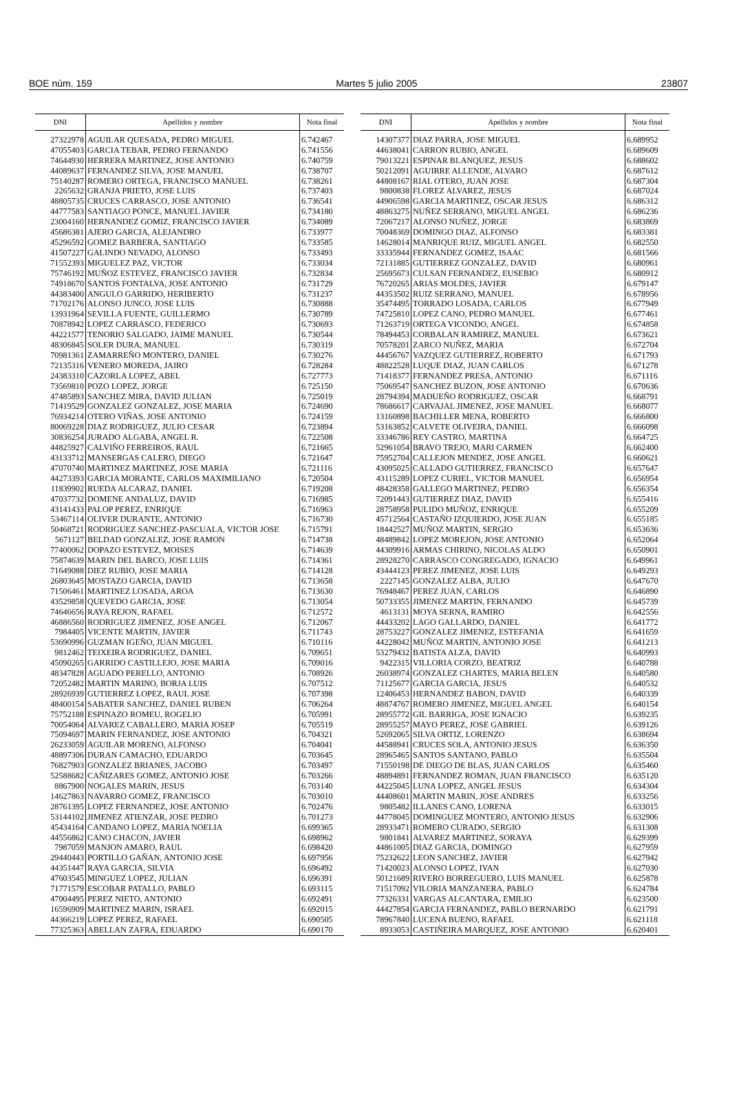BOE núm. 159 Martes 5 julio 2005 23807
| DNI | Apellidos y nombre | Nota final |
| --- | --- | --- |
| 27322978 | AGUILAR QUESADA, PEDRO MIGUEL | 6.742467 |
| 47055403 | GARCIA TEBAR, PEDRO FERNANDO | 6.741556 |
| 74644930 | HERRERA MARTINEZ, JOSE ANTONIO | 6.740759 |
| 44089637 | FERNANDEZ SILVA, JOSE MANUEL | 6.738707 |
| 75140287 | ROMERO ORTEGA, FRANCISCO MANUEL | 6.738261 |
| 2265632 | GRANJA PRIETO, JOSE LUIS | 6.737403 |
| 48805735 | CRUCES CARRASCO, JOSE ANTONIO | 6.736541 |
| 44777583 | SANTIAGO PONCE, MANUEL JAVIER | 6.734180 |
| 23004160 | HERNANDEZ GOMIZ, FRANCISCO JAVIER | 6.734089 |
| 45686381 | AJERO GARCIA, ALEJANDRO | 6.733977 |
| 45296592 | GOMEZ BARBERA, SANTIAGO | 6.733585 |
| 41507227 | GALINDO NEVADO, ALONSO | 6.733493 |
| 71552393 | MIGUELEZ PAZ, VICTOR | 6.733034 |
| 75746192 | MUÑOZ ESTEVEZ, FRANCISCO JAVIER | 6.732834 |
| 74918670 | SANTOS FONTALVA, JOSE ANTONIO | 6.731729 |
| 44383400 | ANGULO GARRIDO, HERIBERTO | 6.731237 |
| 71702176 | ALONSO JUNCO, JOSE LUIS | 6.730888 |
| 13931964 | SEVILLA FUENTE, GUILLERMO | 6.730789 |
| 70878942 | LOPEZ CARRASCO, FEDERICO | 6.730693 |
| 44221577 | TENORIO SALGADO, JAIME MANUEL | 6.730544 |
| 48306845 | SOLER DURA, MANUEL | 6.730319 |
| 70981361 | ZAMARREÑO MONTERO, DANIEL | 6.730276 |
| 72135316 | VENERO MOREDA, JAIRO | 6.728284 |
| 24383310 | CAZORLA LOPEZ, ABEL | 6.727773 |
| 73569810 | POZO LOPEZ, JORGE | 6.725150 |
| 47485893 | SANCHEZ MIRA, DAVID JULIAN | 6.725019 |
| 71419529 | GONZALEZ GONZALEZ, JOSE MARIA | 6.724690 |
| 76934214 | OTERO VIÑAS, JOSE ANTONIO | 6.724159 |
| 80069228 | DIAZ RODRIGUEZ, JULIO CESAR | 6.723894 |
| 30836254 | JURADO ALGABA, ANGEL R. | 6.722508 |
| 44825927 | CALVIÑO FERREIROS, RAUL | 6.721665 |
| 43133712 | MANSERGAS CALERO, DIEGO | 6.721647 |
| 47070740 | MARTINEZ MARTINEZ, JOSE MARIA | 6.721116 |
| 44273393 | GARCIA MORANTE, CARLOS MAXIMILIANO | 6.720504 |
| 11839902 | RUEDA ALCARAZ, DANIEL | 6.719208 |
| 47037732 | DOMENE ANDALUZ, DAVID | 6.716985 |
| 43141433 | PALOP PEREZ, ENRIQUE | 6.716963 |
| 53467114 | OLIVER DURANTE, ANTONIO | 6.716730 |
| 50468721 | RODRIGUEZ SANCHEZ-PASCUALA, VICTOR JOSE | 6.715791 |
| 5671127 | BELDAD GONZALEZ, JOSE RAMON | 6.714738 |
| 77400062 | DOPAZO ESTEVEZ, MOISES | 6.714639 |
| 75874639 | MARIN DEL BARCO, JOSE LUIS | 6.714361 |
| 71649088 | DIEZ RUBIO, JOSE MARIA | 6.714128 |
| 26803645 | MOSTAZO GARCIA, DAVID | 6.713658 |
| 71506461 | MARTINEZ LOSADA, AROA | 6.713630 |
| 43529858 | QUEVEDO GARCIA, JOSE | 6.713054 |
| 74646656 | RAYA REJON, RAFAEL | 6.712572 |
| 46886560 | RODRIGUEZ JIMENEZ, JOSE ANGEL | 6.712067 |
| 7984405 | VICENTE MARTIN, JAVIER | 6.711743 |
| 53690996 | GUZMAN IGEÑO, JUAN MIGUEL | 6.710116 |
| 9812462 | TEIXEIRA RODRIGUEZ, DANIEL | 6.709651 |
| 45090265 | GARRIDO CASTILLEJO, JOSE MARIA | 6.709016 |
| 48347828 | AGUADO PERELLO, ANTONIO | 6.708926 |
| 72052482 | MARTIN MARINO, BORJA LUIS | 6.707512 |
| 28926939 | GUTIERREZ LOPEZ, RAUL JOSE | 6.707398 |
| 48400154 | SABATER SANCHEZ, DANIEL RUBEN | 6.706264 |
| 75752188 | ESPINAZO ROMEU, ROGELIO | 6.705991 |
| 70054064 | ALVAREZ CABALLERO, MARIA JOSEP | 6.705519 |
| 75094697 | MARIN FERNANDEZ, JOSE ANTONIO | 6.704321 |
| 26233059 | AGUILAR MORENO, ALFONSO | 6.704041 |
| 48897306 | DURAN CAMACHO, EDUARDO | 6.703645 |
| 76827903 | GONZALEZ BRIANES, JACOBO | 6.703497 |
| 52588682 | CAÑIZARES GOMEZ, ANTONIO JOSE | 6.703266 |
| 8867900 | NOGALES MARIN, JESUS | 6.703140 |
| 14627863 | NAVARRO GOMEZ, FRANCISCO | 6.703010 |
| 28761395 | LOPEZ FERNANDEZ, JOSE ANTONIO | 6.702476 |
| 53144102 | JIMENEZ ATIENZAR, JOSE PEDRO | 6.701273 |
| 45434164 | CANDANO LOPEZ, MARIA NOELIA | 6.699365 |
| 44556862 | CANO CHACON, JAVIER | 6.698962 |
| 7987059 | MANJON AMARO, RAUL | 6.698420 |
| 29440443 | PORTILLO GAÑAN, ANTONIO JOSE | 6.697956 |
| 44351447 | RAYA GARCIA, SILVIA | 6.696492 |
| 47603545 | MINGUEZ LOPEZ, JULIAN | 6.696391 |
| 71771579 | ESCOBAR PATALLO, PABLO | 6.693115 |
| 47004495 | PEREZ NIETO, ANTONIO | 6.692491 |
| 16596909 | MARTINEZ MARIN, ISRAEL | 6.692015 |
| 44366219 | LOPEZ PEREZ, RAFAEL | 6.690505 |
| 77325363 | ABELLAN ZAFRA, EDUARDO | 6.690170 |
| DNI | Apellidos y nombre | Nota final |
| --- | --- | --- |
| 14307377 | DIAZ PARRA, JOSE MIGUEL | 6.689952 |
| 44638041 | CARRON RUBIO, ANGEL | 6.689609 |
| 79013221 | ESPINAR BLANQUEZ, JESUS | 6.688602 |
| 50212091 | AGUIRRE ALLENDE, ALVARO | 6.687612 |
| 44808167 | RIAL OTERO, JUAN JOSE | 6.687304 |
| 9800838 | FLOREZ ALVAREZ, JESUS | 6.687024 |
| 44906598 | GARCIA MARTINEZ, OSCAR JESUS | 6.686312 |
| 48863275 | NUÑEZ SERRANO, MIGUEL ANGEL | 6.686236 |
| 72067217 | ALONSO NUÑEZ, JORGE | 6.683869 |
| 70048369 | DOMINGO DIAZ, ALFONSO | 6.683381 |
| 14628014 | MANRIQUE RUIZ, MIGUEL ANGEL | 6.682550 |
| 33335944 | FERNANDEZ GOMEZ, ISAAC | 6.681566 |
| 72131885 | GUTIERREZ GONZALEZ, DAVID | 6.680961 |
| 25695673 | CULSAN FERNANDEZ, EUSEBIO | 6.680912 |
| 76720265 | ARIAS MOLDES, JAVIER | 6.679147 |
| 44353502 | RUIZ SERRANO, MANUEL | 6.678956 |
| 35474495 | TORRADO LOSADA, CARLOS | 6.677949 |
| 74725810 | LOPEZ CANO, PEDRO MANUEL | 6.677461 |
| 71263719 | ORTEGA VICONDO, ANGEL | 6.674858 |
| 78494453 | CORBALAN RAMIREZ, MANUEL | 6.673621 |
| 70578201 | ZARCO NUÑEZ, MARIA | 6.672704 |
| 44456767 | VAZQUEZ GUTIERREZ, ROBERTO | 6.671793 |
| 48822528 | LUQUE DIAZ, JUAN CARLOS | 6.671278 |
| 71418377 | FERNANDEZ PRESA, ANTONIO | 6.671116 |
| 75069547 | SANCHEZ BUZON, JOSE ANTONIO | 6.670636 |
| 28794394 | MADUEÑO RODRIGUEZ, OSCAR | 6.668791 |
| 78686617 | CARVAJAL JIMENEZ, JOSE MANUEL | 6.668077 |
| 13160898 | BACHILLER MENA, ROBERTO | 6.666800 |
| 53163852 | CALVETE OLIVEIRA, DANIEL | 6.666098 |
| 33346786 | REY CASTRO, MARTINA | 6.664725 |
| 52961054 | BRAVO TREJO, MARI CARMEN | 6.662400 |
| 75952704 | CALLEJON MENDEZ, JOSE ANGEL | 6.660621 |
| 43095025 | CALLADO GUTIERREZ, FRANCISCO | 6.657647 |
| 43115289 | LOPEZ CURIEL, VICTOR MANUEL | 6.656954 |
| 48428358 | GALLEGO MARTINEZ, PEDRO | 6.656354 |
| 72091443 | GUTIERREZ DIAZ, DAVID | 6.655416 |
| 28758958 | PULIDO MUÑOZ, ENRIQUE | 6.655209 |
| 45712564 | CASTAÑO IZQUIERDO, JOSE JUAN | 6.655185 |
| 18442527 | MUÑOZ MARTIN, SERGIO | 6.653636 |
| 48489842 | LOPEZ MOREJON, JOSE ANTONIO | 6.652064 |
| 44309916 | ARMAS CHIRINO, NICOLAS ALDO | 6.650901 |
| 28928270 | CARRASCO CONGREGADO, IGNACIO | 6.649961 |
| 43444123 | PEREZ JIMENEZ, JOSE LUIS | 6.649293 |
| 2227145 | GONZALEZ ALBA, JULIO | 6.647670 |
| 76948467 | PEREZ JUAN, CARLOS | 6.646890 |
| 50733355 | JIMENEZ MARTIN, FERNANDO | 6.645739 |
| 4613131 | MOYA SERNA, RAMIRO | 6.642556 |
| 44433202 | LAGO GALLARDO, DANIEL | 6.641772 |
| 28753227 | GONZALEZ JIMENEZ, ESTEFANIA | 6.641659 |
| 44228042 | MUÑOZ MARTIN, ANTONIO JOSE | 6.641213 |
| 53279432 | BATISTA ALZA, DAVID | 6.640993 |
| 9422315 | VILLORIA CORZO, BEATRIZ | 6.640788 |
| 26038974 | GONZALEZ CHARTES, MARIA BELEN | 6.640580 |
| 71125677 | GARCIA GARCIA, JESUS | 6.640532 |
| 12406453 | HERNANDEZ BABON, DAVID | 6.640339 |
| 48874767 | ROMERO JIMENEZ, MIGUEL ANGEL | 6.640154 |
| 28955772 | GIL BARRIGA, JOSE IGNACIO | 6.639235 |
| 28955257 | MAYO PEREZ, JOSE GABRIEL | 6.639126 |
| 52692065 | SILVA ORTIZ, LORENZO | 6.638694 |
| 44588941 | CRUCES SOLA, ANTONIO JESUS | 6.636350 |
| 28965465 | SANTOS SANTANO, PABLO | 6.635504 |
| 71550198 | DE DIEGO DE BLAS, JUAN CARLOS | 6.635460 |
| 48894891 | FERNANDEZ ROMAN, JUAN FRANCISCO | 6.635120 |
| 44225045 | LUNA LOPEZ, ANGEL JESUS | 6.634304 |
| 44408601 | MARTIN MARIN, JOSE ANDRES | 6.633256 |
| 9805482 | ILLANES CANO, LORENA | 6.633015 |
| 44778045 | DOMINGUEZ MONTERO, ANTONIO JESUS | 6.632906 |
| 28933471 | ROMERO CURADO, SERGIO | 6.631308 |
| 9801841 | ALVAREZ MARTINEZ, SORAYA | 6.629399 |
| 44861005 | DIAZ GARCIA, DOMINGO | 6.627959 |
| 75232622 | LEON SANCHEZ, JAVIER | 6.627942 |
| 71420023 | ALONSO LOPEZ, IVAN | 6.627030 |
| 50121689 | RIVERO BORREGUERO, LUIS MANUEL | 6.625878 |
| 71517092 | VILORIA MANZANERA, PABLO | 6.624784 |
| 77326331 | VARGAS ALCANTARA, EMILIO | 6.623500 |
| 44427854 | GARCIA FERNANDEZ, PABLO BERNARDO | 6.621791 |
| 78967840 | LUCENA BUENO, RAFAEL | 6.621118 |
| 8933053 | CASTIÑEIRA MARQUEZ, JOSE ANTONIO | 6.620401 |